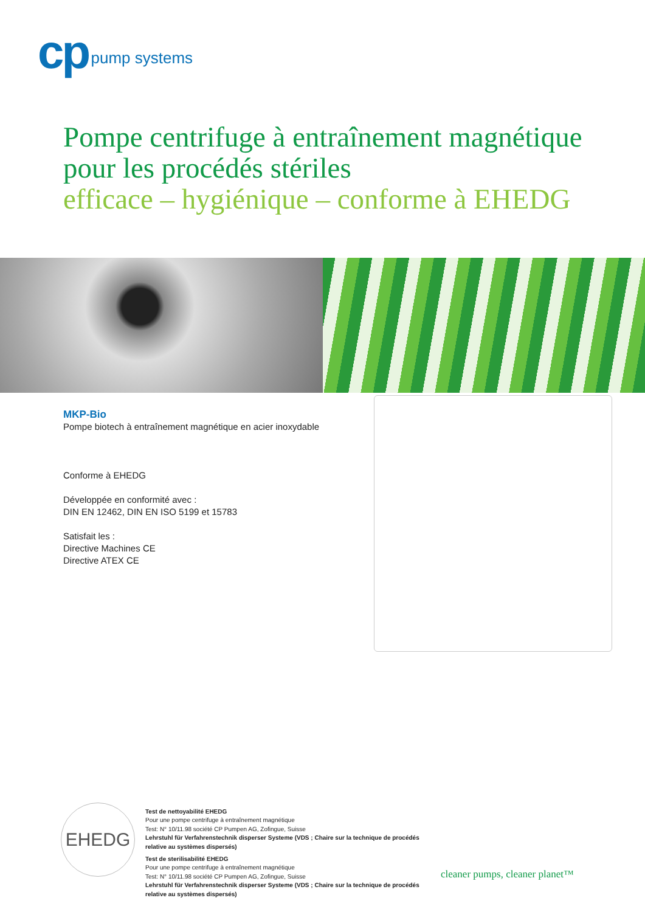cp pump systems
Pompe centrifuge à entraînement magnétique
pour les procédés stériles
efficace – hygiénique – conforme à EHEDG
MKP-Bio
Pompe biotech à entraînement magnétique en acier inoxydable
Conforme à EHEDG
Développée en conformité avec :
DIN EN 12462, DIN EN ISO 5199 et 15783
Satisfait les :
Directive Machines CE
Directive ATEX CE
EHEDG
Test de nettoyabilité EHEDG
Pour une pompe centrifuge à entraînement magnétique
Test: N° 10/11.98 société CP Pumpen AG, Zofingue, Suisse
Lehrstuhl für Verfahrenstechnik disperser Systeme (VDS ; Chaire sur la technique de procédés
relative au systèmes dispersés)
Test de sterilisabilité EHEDG
Pour une pompe centrifuge à entraînement magnétique
Test: N° 10/11.98 société CP Pumpen AG, Zofingue, Suisse
Lehrstuhl für Verfahrenstechnik disperser Systeme (VDS ; Chaire sur la technique de procédés
relative au systèmes dispersés)
cleaner pumps, cleaner planet™